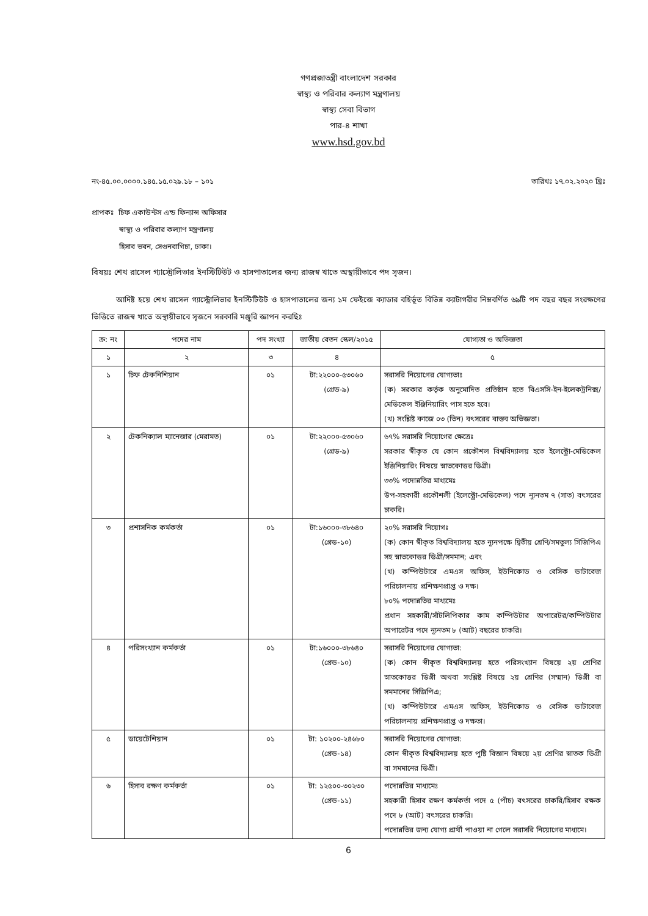গণপ্রজাতন্ত্রী বাংলাদেশ সরকার
স্বাস্থ্য ও পরিবার কল্যাণ মন্ত্রণালয়
স্বাস্থ্য সেবা বিভাগ
পার-৪ শাখা
www.hsd.gov.bd
নং-৪৫.০০.০০০০.১৪৫.১৫.০২৯.১৮ – ১০১ তারিখঃ ১৭.০২.২০২০ খ্রিঃ
প্রাপকঃ চিফ একাউন্টস এন্ড ফিন্যান্স অফিসার
স্বাস্থ্য ও পরিবার কল্যাণ মন্ত্রণালয়
হিসাব ভবন, সেগুনবাগিচা, ঢাকা।
বিষয়ঃ শেখ রাসেল গ্যাস্ট্রোলিভার ইনস্টিটিউট ও হাসপাতালের জন্য রাজস্ব খাতে অস্থায়ীভাবে পদ সৃজন।
আদিষ্ট হয়ে শেখ রাসেল গ্যাস্ট্রোলিভার ইনস্টিটিউট ও হাসপাতালের জন্য ১ম ফেইজে ক্যাডার বহির্ভূত বিভিন্ন ক্যাটাগরীর নিম্নবর্ণিত ৬৯টি পদ বছর বছর সংরক্ষণের ভিত্তিতে রাজস্ব খাতে অস্থায়ীভাবে সৃজনে সরকারি মঞ্জুরি জ্ঞাপন করছিঃ
| ক্র: নং | পদের নাম | পদ সংখ্যা | জাতীয় বেতন স্কেল/২০১৫ | যোগ্যতা ও অভিজ্ঞতা |
| --- | --- | --- | --- | --- |
| ১ | ২ | ৩ | ৪ | ৫ |
| ১ | চিফ টেকনিশিয়ান | ০১ | টা:২২০০০-৫৩০৬০ (গ্রেড-৯) | সরাসরি নিয়োগের যোগ্যতাঃ (ক) সরকার কর্তৃক অনুমোদিত প্রতিষ্ঠান হতে বিএসসি-ইন-ইলেকট্রনিক্স/মেডিকেল ইঞ্জিনিয়ারিং পাস হতে হবে। (খ) সংশ্লিষ্ট কাজে ০৩ (তিন) বৎসরের বাস্তব অভিজ্ঞতা। |
| ২ | টেকনিক্যাল ম্যানেজার (মেরামত) | ০১ | টা:২২০০০-৫৩০৬০ (গ্রেড-৯) | ৬৭% সরাসরি নিয়োগের ক্ষেত্রেঃ সরকার স্বীকৃত যে কোন প্রকৌশল বিশ্ববিদ্যালয় হতে ইলেক্ট্রো-মেডিকেল ইঞ্জিনিয়ারিং বিষয়ে স্নাতকোত্তর ডিগ্রী। ৩৩% পদোন্নতির মাধ্যমেঃ উপ-সহকারী প্রকৌশলী (ইলেক্ট্রো-মেডিকেল) পদে ন্যূনতম ৭ (সাত) বৎসরের চাকরি। |
| ৩ | প্রশাসনিক কর্মকর্তা | ০১ | টা:১৬০০০-৩৮৬৪০ (গ্রেড-১০) | ২০% সরাসরি নিয়োগঃ (ক) কোন স্বীকৃত বিশ্ববিদ্যালয় হতে ন্যূনপক্ষে দ্বিতীয় শ্রেণি/সমতুল্য সিজিপিএ সহ স্নাতকোত্তর ডিগ্রী/সমমান; এবং (খ) কম্পিউটারে এমএস অফিস, ইউনিকোড ও বেসিক ডাটাবেজ পরিচালনায় প্রশিক্ষণপ্রাপ্ত ও দক্ষ। ৮০% পদোন্নতির মাধ্যমেঃ প্রধান সহকারী/সাঁটলিপিকার কাম কম্পিউটার অপারেটর/কম্পিউটার অপারেটর পদে ন্যূনতম ৮ (আট) বছরের চাকরি। |
| ৪ | পরিসংখ্যান কর্মকর্তা | ০১ | টা:১৬০০০-৩৮৬৪০ (গ্রেড-১০) | সরাসরি নিয়োগের যোগ্যতা: (ক) কোন স্বীকৃত বিশ্ববিদ্যালয় হতে পরিসংখ্যান বিষয়ে ২য় শ্রেণির স্নাতকোত্তর ডিগ্রী অথবা সংশ্লিষ্ট বিষয়ে ২য় শ্রেণির (সম্মান) ডিগ্রী বা সমমানের সিজিপিএ; (খ) কম্পিউটারে এমএস অফিস, ইউনিকোড ও বেসিক ডাটাবেজ পরিচালনায় প্রশিক্ষণপ্রাপ্ত ও দক্ষতা। |
| ৫ | ডায়েটেশিয়ান | ০১ | টা: ১০২০০-২৪৬৮০ (গ্রেড-১৪) | সরাসরি নিয়োগের যোগ্যতা: কোন স্বীকৃত বিশ্ববিদ্যালয় হতে পুষ্টি বিজ্ঞান বিষয়ে ২য় শ্রেণির স্নাতক ডিগ্রী বা সমমানের ডিগ্রী। |
| ৬ | হিসাব রক্ষণ কর্মকর্তা | ০১ | টা: ১২৫০০-৩০২৩০ (গ্রেড-১১) | পদোন্নতির মাধ্যমেঃ সহকারী হিসাব রক্ষণ কর্মকর্তা পদে ৫ (পাঁচ) বৎসরের চাকরি/হিসাব রক্ষক পদে ৮ (আট) বৎসরের চাকরি। পদোন্নতির জন্য যোগ্য প্রার্থী পাওয়া না গেলে সরাসরি নিয়োগের মাধ্যমে। |
6